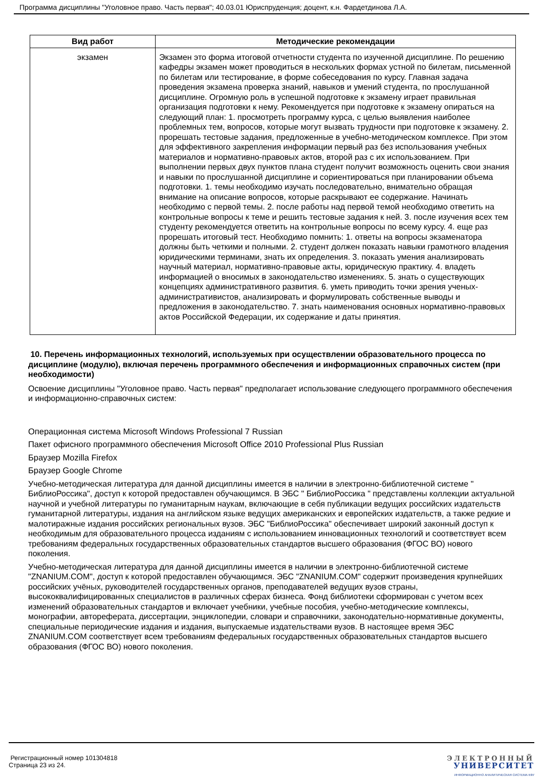Программа дисциплины "Уголовное право. Часть первая"; 40.03.01 Юриспруденция; доцент, к.н. Фардетдинова Л.А.
| Вид работ | Методические рекомендации |
| --- | --- |
| экзамен | Экзамен это форма итоговой отчетности студента по изученной дисциплине. По решению кафедры экзамен может проводиться в нескольких формах устной по билетам, письменной по билетам или тестирование, в форме собеседования по курсу. Главная задача проведения экзамена проверка знаний, навыков и умений студента, по прослушанной дисциплине. Огромную роль в успешной подготовке к экзамену играет правильная организация подготовки к нему. Рекомендуется при подготовке к экзамену опираться на следующий план: 1. просмотреть программу курса, с целью выявления наиболее проблемных тем, вопросов, которые могут вызвать трудности при подготовке к экзамену. 2. прорешать тестовые задания, предложенные в учебно-методическом комплексе. При этом для эффективного закрепления информации первый раз без использования учебных материалов и нормативно-правовых актов, второй раз с их использованием. При выполнении первых двух пунктов плана студент получит возможность оценить свои знания и навыки по прослушанной дисциплине и сориентироваться при планировании объема подготовки. 1. темы необходимо изучать последовательно, внимательно обращая внимание на описание вопросов, которые раскрывают ее содержание. Начинать необходимо с первой темы. 2. после работы над первой темой необходимо ответить на контрольные вопросы к теме и решить тестовые задания к ней. 3. после изучения всех тем студенту рекомендуется ответить на контрольные вопросы по всему курсу. 4. еще раз прорешать итоговый тест. Необходимо помнить: 1. ответы на вопросы экзаменатора должны быть четкими и полными. 2. студент должен показать навыки грамотного владения юридическими терминами, знать их определения. 3. показать умения анализировать научный материал, нормативно-правовые акты, юридическую практику. 4. владеть информацией о вносимых в законодательство изменениях. 5. знать о существующих концепциях административного развития. 6. уметь приводить точки зрения ученых-административистов, анализировать и формулировать собственные выводы и предложения в законодательство. 7. знать наименования основных нормативно-правовых актов Российской Федерации, их содержание и даты принятия. |
10. Перечень информационных технологий, используемых при осуществлении образовательного процесса по дисциплине (модулю), включая перечень программного обеспечения и информационных справочных систем (при необходимости)
Освоение дисциплины "Уголовное право. Часть первая" предполагает использование следующего программного обеспечения и информационно-справочных систем:
Операционная система Microsoft Windows Professional 7 Russian
Пакет офисного программного обеспечения Microsoft Office 2010 Professional Plus Russian
Браузер Mozilla Firefox
Браузер Google Chrome
Учебно-методическая литература для данной дисциплины имеется в наличии в электронно-библиотечной системе " БиблиоРоссика", доступ к которой предоставлен обучающимся. В ЭБС " БиблиоРоссика " представлены коллекции актуальной научной и учебной литературы по гуманитарным наукам, включающие в себя публикации ведущих российских издательств гуманитарной литературы, издания на английском языке ведущих американских и европейских издательств, а также редкие и малотиражные издания российских региональных вузов. ЭБС "БиблиоРоссика" обеспечивает широкий законный доступ к необходимым для образовательного процесса изданиям с использованием инновационных технологий и соответствует всем требованиям федеральных государственных образовательных стандартов высшего образования (ФГОС ВО) нового поколения.
Учебно-методическая литература для данной дисциплины имеется в наличии в электронно-библиотечной системе "ZNANIUM.COM", доступ к которой предоставлен обучающимся. ЭБС "ZNANIUM.COM" содержит произведения крупнейших российских учёных, руководителей государственных органов, преподавателей ведущих вузов страны, высококвалифицированных специалистов в различных сферах бизнеса. Фонд библиотеки сформирован с учетом всех изменений образовательных стандартов и включает учебники, учебные пособия, учебно-методические комплексы, монографии, автореферата, диссертации, энциклопедии, словари и справочники, законодательно-нормативные документы, специальные периодические издания и издания, выпускаемые издательствами вузов. В настоящее время ЭБС ZNANIUM.COM соответствует всем требованиям федеральных государственных образовательных стандартов высшего образования (ФГОС ВО) нового поколения.
Регистрационный номер 101304818
Страница 23 из 24.
ЭЛЕКТРОННЫЙ
УНИВЕРСИТЕТ
ИНФОРМАЦИОННО АНАЛИТИЧЕСКАЯ СИСТЕМА КФУ